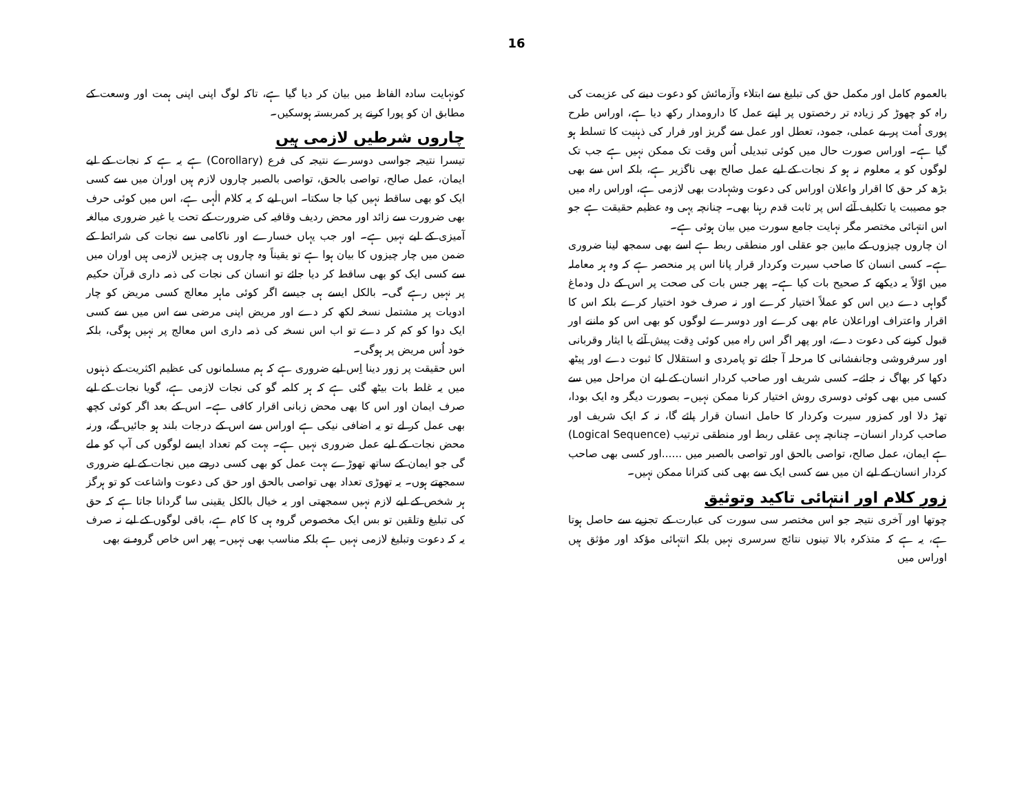16
کونہایت سادہ الفاظ میں بیان کر دیا گیا ہے، تاکہ لوگ اپنی اپنی ہمت اور وسعت کے مطابق ان کو پورا کرنے پر کمربستہ ہوسکیں۔
چاروں شرطیں لازمی ہیں
تیسرا نتیجہ جواسی دوسرے نتیجہ کی فرع (Corollary) ہے یہ ہے کہ نجات کے لیے ایمان، عمل صالح، تواصی بالحق، تواصی بالصبر چاروں لازم ہیں اوران میں سے کسی ایک کو بھی ساقط نہیں کیا جا سکتا۔ اس لیے کہ یہ کلام الٰہی ہے، اس میں کوئی حرف بھی ضرورت سے زائد اور محض ردیف وقافیہ کی ضرورت کے تحت یا غیر ضروری مبالغہ آمیزی کے لیے نہیں ہے۔ اور جب یہاں خسارے اور ناکامی سے نجات کی شرائط کے ضمن میں چار چیزوں کا بیان ہوا ہے تو یقیناً وہ چاروں ہی چیزیں لازمی ہیں اوران میں سے کسی ایک کو بھی ساقط کر دیا جائے تو انسان کی نجات کی ذمہ داری قرآن حکیم پر نہیں رہے گی۔ بالکل ایسے ہی جیسے اگر کوئی ماہر معالج کسی مریض کو چار ادویات پر مشتمل نسخہ لکھ کر دے اور مریض اپنی مرضی سے اس میں سے کسی ایک دوا کو کم کر دے تو اب اس نسخہ کی ذمہ داری اس معالج پر نہیں ہوگی، بلکہ خود اُس مریض پر ہوگی۔
اس حقیقت پر زور دینا اِس لیے ضروری ہے کہ ہم مسلمانوں کی عظیم اکثریت کے ذہنوں میں یہ غلط بات بیٹھ گئی ہے کہ ہر کلمہ گو کی نجات لازمی ہے، گویا نجات کے لیے صرف ایمان اور اس کا بھی محض زبانی اقرار کافی ہے۔ اس کے بعد اگر کوئی کچھ بھی عمل کر لے تو یہ اضافی نیکی ہے اوراس سے اس کے درجات بلند ہو جائیں گے، ورنہ محض نجات کے لیے عمل ضروری نہیں ہے۔ بہت کم تعداد ایسے لوگوں کی آپ کو ملے گی جو ایمان کے ساتھ تھوڑے بہت عمل کو بھی کسی درجے میں نجات کے لیے ضروری سمجھتے ہوں۔ یہ تھوڑی تعداد بھی تواصی بالحق اور حق کی دعوت واشاعت کو تو ہرگز ہر شخص کے لیے لازم نہیں سمجھتی اور یہ خیال بالکل یقینی سا گردانا جاتا ہے کہ حق کی تبلیغ وتلقین تو بس ایک مخصوص گروہ ہی کا کام ہے، باقی لوگوں کے لیے نہ صرف یہ کہ دعوت وتبلیغ لازمی نہیں ہے بلکہ مناسب بھی نہیں۔ پھر اس خاص گروہ نے بھی
بالعموم کامل اور مکمل حق کی تبلیغ سے ابتلاء وآزمائش کو دعوت دینے کی عزیمت کی راہ کو چھوڑ کر زیادہ تر رخصتوں پر اپنے عمل کا دارومدار رکھ دیا ہے، اوراس طرح پوری اُمت پر بے عملی، جمود، تعطل اور عمل سے گریز اور فرار کی ذہنیت کا تسلط ہو گیا ہے۔ اوراس صورت حال میں کوئی تبدیلی اُس وقت تک ممکن نہیں ہے جب تک لوگوں کو یہ معلوم نہ ہو کہ نجات کے لیے عمل صالح بھی ناگزیر ہے، بلکہ اس سے بھی بڑھ کر حق کا اقرار واعلان اوراس کی دعوت وشہادت بھی لازمی ہے، اوراس راہ میں جو مصیبت یا تکلیف آئے اس پر ثابت قدم رہنا بھی۔ چنانچہ یہی وہ عظیم حقیقت ہے جو اس انتہائی مختصر مگر نہایت جامع سورت میں بیان ہوئی ہے۔
ان چاروں چیزوں کے مابین جو عقلی اور منطقی ربط ہے اسے بھی سمجھ لینا ضروری ہے۔ کسی انسان کا صاحب سیرت وکردار قرار پانا اس پر منحصر ہے کہ وہ ہر معاملہ میں اوّلاً یہ دیکھے کہ صحیح بات کیا ہے۔ پھر جس بات کی صحت پر اس کے دل ودماغ گواہی دے دیں اس کو عملاً اختیار کرے اور نہ صرف خود اختیار کرے بلکہ اس کا اقرار واعتراف اوراعلان عام بھی کرے اور دوسرے لوگوں کو بھی اس کو ماننے اور قبول کرنے کی دعوت دے، اور پھر اگر اس راہ میں کوئی دِقت پیش آئے یا ایثار وقربانی اور سرفروشی وجانفشانی کا مرحلہ آ جائے تو پامردی و استقلال کا ثبوت دے اور پیٹھ دکھا کر بھاگ نہ جائے۔ کسی شریف اور صاحب کردار انسان کے لیے ان مراحل میں سے کسی میں بھی کوئی دوسری روش اختیار کرنا ممکن نہیں۔ بصورت دیگر وہ ایک بودا، تھڑ دلا اور کمزور سیرت وکردار کا حامل انسان قرار پائے گا، نہ کہ ایک شریف اور صاحب کردار انسان۔ چنانچہ یہی عقلی ربط اور منطقی ترتیب (Logical Sequence) ہے ایمان، عمل صالح، تواصی بالحق اور تواصی بالصبر میں ......اور کسی بھی صاحب کردار انسان کے لیے ان میں سے کسی ایک سے بھی کنی کترانا ممکن نہیں۔
زورِ کلام اور انتہائی تاکید وتوثیق
چوتھا اور آخری نتیجہ جو اس مختصر سی سورت کی عبارت کے تجزیے سے حاصل ہوتا ہے، یہ ہے کہ متذکرہ بالا تینوں نتائج سرسری نہیں بلکہ انتہائی مؤکد اور مؤثق ہیں اوراس میں